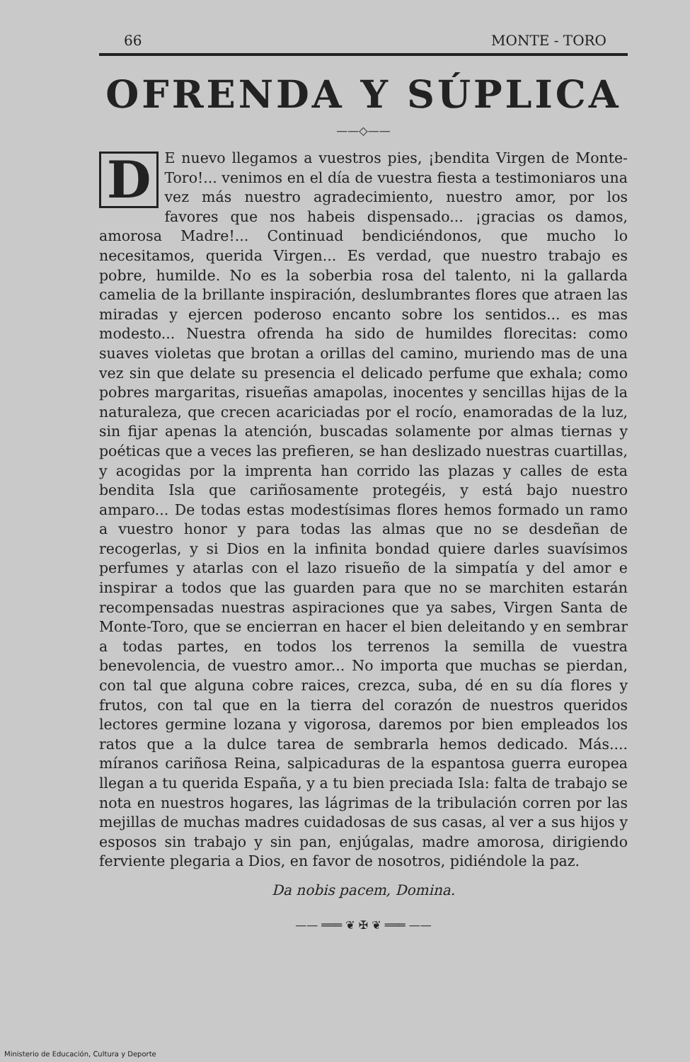66 MONTE - TORO
OFRENDA Y SÚPLICA
——◇——
DE nuevo llegamos a vuestros pies, ¡bendita Virgen de Monte-Toro!... venimos en el día de vuestra fiesta a testimoniaros una vez más nuestro agradecimiento, nuestro amor, por los favores que nos habeis dispensado... ¡gracias os damos, amorosa Madre!... Continuad bendiciéndonos, que mucho lo necesitamos, querida Virgen... Es verdad, que nuestro trabajo es pobre, humilde. No es la soberbia rosa del talento, ni la gallarda camelia de la brillante inspiración, deslumbrantes flores que atraen las miradas y ejercen poderoso encanto sobre los sentidos... es mas modesto... Nuestra ofrenda ha sido de humildes florecitas: como suaves violetas que brotan a orillas del camino, muriendo mas de una vez sin que delate su presencia el delicado perfume que exhala; como pobres margaritas, risueñas amapolas, inocentes y sencillas hijas de la naturaleza, que crecen acariciadas por el rocío, enamoradas de la luz, sin fijar apenas la atención, buscadas solamente por almas tiernas y poéticas que a veces las prefieren, se han deslizado nuestras cuartillas, y acogidas por la imprenta han corrido las plazas y calles de esta bendita Isla que cariñosamente protegéis, y está bajo nuestro amparo... De todas estas modestísimas flores hemos formado un ramo a vuestro honor y para todas las almas que no se desdeñan de recogerlas, y si Dios en la infinita bondad quiere darles suavísimos perfumes y atarlas con el lazo risueño de la simpatía y del amor e inspirar a todos que las guarden para que no se marchiten estarán recompensadas nuestras aspiraciones que ya sabes, Virgen Santa de Monte-Toro, que se encierran en hacer el bien deleitando y en sembrar a todas partes, en todos los terrenos la semilla de vuestra benevolencia, de vuestro amor... No importa que muchas se pierdan, con tal que alguna cobre raices, crezca, suba, dé en su día flores y frutos, con tal que en la tierra del corazón de nuestros queridos lectores germine lozana y vigorosa, daremos por bien empleados los ratos que a la dulce tarea de sembrarla hemos dedicado. Más.... míranos cariñosa Reina, salpicaduras de la espantosa guerra europea llegan a tu querida España, y a tu bien preciada Isla: falta de trabajo se nota en nuestros hogares, las lágrimas de la tribulación corren por las mejillas de muchas madres cuidadosas de sus casas, al ver a sus hijos y esposos sin trabajo y sin pan, enjúgalas, madre amorosa, dirigiendo ferviente plegaria a Dios, en favor de nosotros, pidiéndole la paz.
Da nobis pacem, Domina.
—— ═══ ❦ ✠ ❦ ═══ ——
Ministerio de Educación, Cultura y Deporte